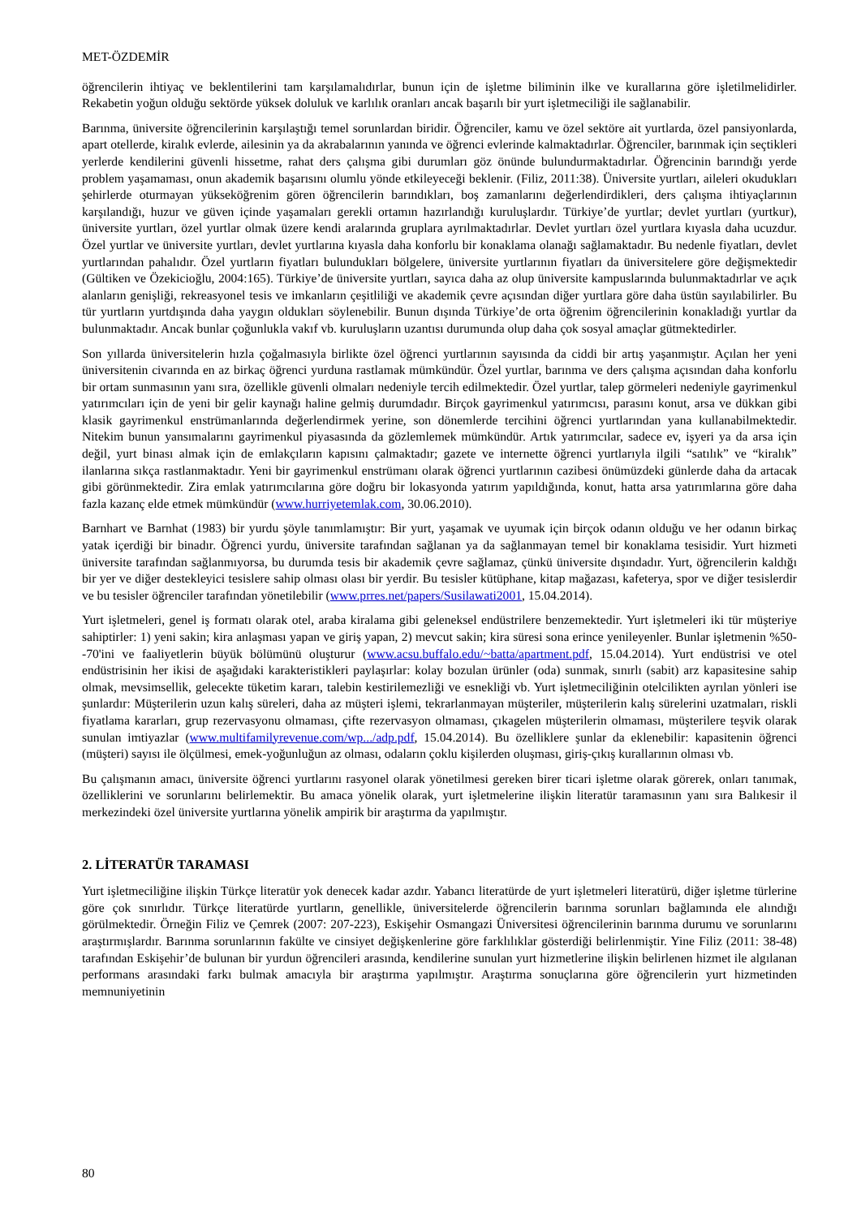MET-ÖZDEMİR
öğrencilerin ihtiyaç ve beklentilerini tam karşılamalıdırlar, bunun için de işletme biliminin ilke ve kurallarına göre işletilmelidirler. Rekabetin yoğun olduğu sektörde yüksek doluluk ve karlılık oranları ancak başarılı bir yurt işletmeciliği ile sağlanabilir.
Barınma, üniversite öğrencilerinin karşılaştığı temel sorunlardan biridir. Öğrenciler, kamu ve özel sektöre ait yurtlarda, özel pansiyonlarda, apart otellerde, kiralık evlerde, ailesinin ya da akrabalarının yanında ve öğrenci evlerinde kalmaktadırlar. Öğrenciler, barınmak için seçtikleri yerlerde kendilerini güvenli hissetme, rahat ders çalışma gibi durumları göz önünde bulundurmaktadırlar. Öğrencinin barındığı yerde problem yaşamaması, onun akademik başarısını olumlu yönde etkileyeceği beklenir. (Filiz, 2011:38). Üniversite yurtları, aileleri okudukları şehirlerde oturmayan yükseköğrenim gören öğrencilerin barındıkları, boş zamanlarını değerlendirdikleri, ders çalışma ihtiyaçlarının karşılandığı, huzur ve güven içinde yaşamaları gerekli ortamın hazırlandığı kuruluşlardır. Türkiye’de yurtlar; devlet yurtları (yurtkur), üniversite yurtları, özel yurtlar olmak üzere kendi aralarında gruplara ayrılmaktadırlar. Devlet yurtları özel yurtlara kıyasla daha ucuzdur. Özel yurtlar ve üniversite yurtları, devlet yurtlarına kıyasla daha konforlu bir konaklama olanağı sağlamaktadır. Bu nedenle fiyatları, devlet yurtlarından pahalıdır. Özel yurtların fiyatları bulundukları bölgelere, üniversite yurtlarının fiyatları da üniversitelere göre değişmektedir (Gültiken ve Özekicioğlu, 2004:165). Türkiye’de üniversite yurtları, sayıca daha az olup üniversite kampuslarında bulunmaktadırlar ve açık alanların genişliği, rekreasyonel tesis ve imkanların çeşitliliği ve akademik çevre açısından diğer yurtlara göre daha üstün sayılabilirler. Bu tür yurtların yurtdışında daha yaygın oldukları söylenebilir. Bunun dışında Türkiye’de orta öğrenim öğrencilerinin konakladığı yurtlar da bulunmaktadır. Ancak bunlar çoğunlukla vakıf vb. kuruluşların uzantısı durumunda olup daha çok sosyal amaçlar gütmektedirler.
Son yıllarda üniversitelerin hızla çoğalmasıyla birlikte özel öğrenci yurtlarının sayısında da ciddi bir artış yaşanmıştır. Açılan her yeni üniversitenin civarında en az birkaç öğrenci yurduna rastlamak mümkündür. Özel yurtlar, barınma ve ders çalışma açısından daha konforlu bir ortam sunmasının yanı sıra, özellikle güvenli olmaları nedeniyle tercih edilmektedir. Özel yurtlar, talep görmeleri nedeniyle gayrimenkul yatırımcıları için de yeni bir gelir kaynağı haline gelmiş durumdadır. Birçok gayrimenkul yatırımcısı, parasını konut, arsa ve dükkan gibi klasik gayrimenkul enstrümanlarında değerlendirmek yerine, son dönemlerde tercihini öğrenci yurtlarından yana kullanabilmektedir. Nitekim bunun yansımalarını gayrimenkul piyasasında da gözlemlemek mümkündür. Artık yatırımcılar, sadece ev, işyeri ya da arsa için değil, yurt binası almak için de emlakçıların kapısını çalmaktadır; gazete ve internette öğrenci yurtlarıyla ilgili “satılık” ve “kiralık” ilanlarına sıkça rastlanmaktadır. Yeni bir gayrimenkul enstrümanı olarak öğrenci yurtlarının cazibesi önümüzdeki günlerde daha da artacak gibi görünmektedir. Zira emlak yatırımcılarına göre doğru bir lokasyonda yatırım yapıldığında, konut, hatta arsa yatırımlarına göre daha fazla kazanç elde etmek mümkündür (www.hurriyetemlak.com, 30.06.2010).
Barnhart ve Barnhat (1983) bir yurdu şöyle tanımlamıştır: Bir yurt, yaşamak ve uyumak için birçok odanın olduğu ve her odanın birkaç yatak içerdiği bir binadır. Öğrenci yurdu, üniversite tarafından sağlanan ya da sağlanmayan temel bir konaklama tesisidir. Yurt hizmeti üniversite tarafından sağlanmıyorsa, bu durumda tesis bir akademik çevre sağlamaz, çünkü üniversite dışındadır. Yurt, öğrencilerin kaldığı bir yer ve diğer destekleyici tesislere sahip olması olası bir yerdir. Bu tesisler kütüphane, kitap mağazası, kafeterya, spor ve diğer tesislerdir ve bu tesisler öğrenciler tarafından yönetilebilir (www.prres.net/papers/Susilawati2001, 15.04.2014).
Yurt işletmeleri, genel iş formatı olarak otel, araba kiralama gibi geleneksel endüstrilere benzemektedir. Yurt işletmeleri iki tür müşteriye sahiptirler: 1) yeni sakin; kira anlaşması yapan ve giriş yapan, 2) mevcut sakin; kira süresi sona erince yenileyenler. Bunlar işletmenin %50--70'ini ve faaliyetlerin büyük bölümünü oluşturur (www.acsu.buffalo.edu/~batta/apartment.pdf, 15.04.2014). Yurt endüstrisi ve otel endüstrisinin her ikisi de aşağıdaki karakteristikleri paylaşırlar: kolay bozulan ürünler (oda) sunmak, sınırlı (sabit) arz kapasitesine sahip olmak, mevsimsellik, gelecekte tüketim kararı, talebin kestirilemezliği ve esnekliği vb. Yurt işletmeciliğinin otelcilikten ayrılan yönleri ise şunlardır: Müşterilerin uzun kalış süreleri, daha az müşteri işlemi, tekrarlanmayan müşteriler, müşterilerin kalış sürelerini uzatmaları, riskli fiyatlama kararları, grup rezervasyonu olmaması, çifte rezervasyon olmaması, çıkagelen müşterilerin olmaması, müşterilere teşvik olarak sunulan imtiyazlar (www.multifamilyrevenue.com/wp.../adp.pdf, 15.04.2014). Bu özelliklere şunlar da eklenebilir: kapasitenin öğrenci (müşteri) sayısı ile ölçülmesi, emek-yoğunluğun az olması, odaların çoklu kişilerden oluşması, giriş-çıkış kurallarının olması vb.
Bu çalışmanın amacı, üniversite öğrenci yurtlarını rasyonel olarak yönetilmesi gereken birer ticari işletme olarak görerek, onları tanımak, özelliklerini ve sorunlarını belirlemektir. Bu amaca yönelik olarak, yurt işletmelerine ilişkin literatür taramasının yanı sıra Balıkesir il merkezindeki özel üniversite yurtlarına yönelik ampirik bir araştırma da yapılmıştır.
2. LİTERATÜR TARAMASI
Yurt işletmeciliğine ilişkin Türkçe literatür yok denecek kadar azdır. Yabancı literatürde de yurt işletmeleri literatürü, diğer işletme türlerine göre çok sınırlıdır. Türkçe literatürde yurtların, genellikle, üniversitelerde öğrencilerin barınma sorunları bağlamında ele alındığı görülmektedir. Örneğin Filiz ve Çemrek (2007: 207-223), Eskişehir Osmangazi Üniversitesi öğrencilerinin barınma durumu ve sorunlarını araştırmışlardır. Barınma sorunlarının fakülte ve cinsiyet değişkenlerine göre farklılıklar gösterdiği belirlenmiştir. Yine Filiz (2011: 38-48) tarafından Eskişehir’de bulunan bir yurdun öğrencileri arasında, kendilerine sunulan yurt hizmetlerine ilişkin belirlenen hizmet ile algılanan performans arasındaki farkı bulmak amacıyla bir araştırma yapılmıştır. Araştırma sonuçlarına göre öğrencilerin yurt hizmetinden memnuniyetinin
80